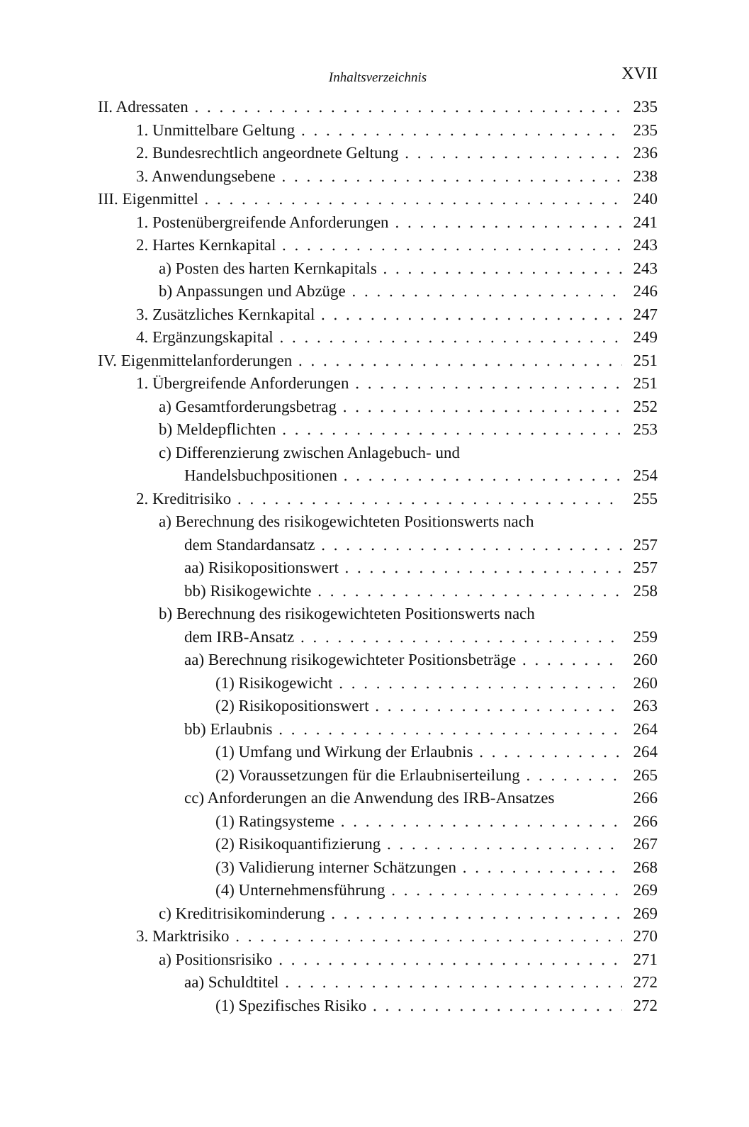Inhaltsverzeichnis
XVII
II. Adressaten 235
1. Unmittelbare Geltung 235
2. Bundesrechtlich angeordnete Geltung 236
3. Anwendungsebene 238
III. Eigenmittel 240
1. Postenübergreifende Anforderungen 241
2. Hartes Kernkapital 243
a) Posten des harten Kernkapitals 243
b) Anpassungen und Abzüge 246
3. Zusätzliches Kernkapital 247
4. Ergänzungskapital 249
IV. Eigenmittelanforderungen 251
1. Übergreifende Anforderungen 251
a) Gesamtforderungsbetrag 252
b) Meldepflichten 253
c) Differenzierung zwischen Anlagebuch- und
Handelsbuchpositionen 254
2. Kreditrisiko 255
a) Berechnung des risikogewichteten Positionswerts nach
dem Standardansatz 257
aa) Risikopositionswert 257
bb) Risikogewichte 258
b) Berechnung des risikogewichteten Positionswerts nach
dem IRB-Ansatz 259
aa) Berechnung risikogewichteter Positionsbeträge 260
(1) Risikogewicht 260
(2) Risikopositionswert 263
bb) Erlaubnis 264
(1) Umfang und Wirkung der Erlaubnis 264
(2) Voraussetzungen für die Erlaubniserteilung 265
cc) Anforderungen an die Anwendung des IRB-Ansatzes 266
(1) Ratingsysteme 266
(2) Risikoquantifizierung 267
(3) Validierung interner Schätzungen 268
(4) Unternehmensführung 269
c) Kreditrisikominderung 269
3. Marktrisiko 270
a) Positionsrisiko 271
aa) Schuldtitel 272
(1) Spezifisches Risiko 272